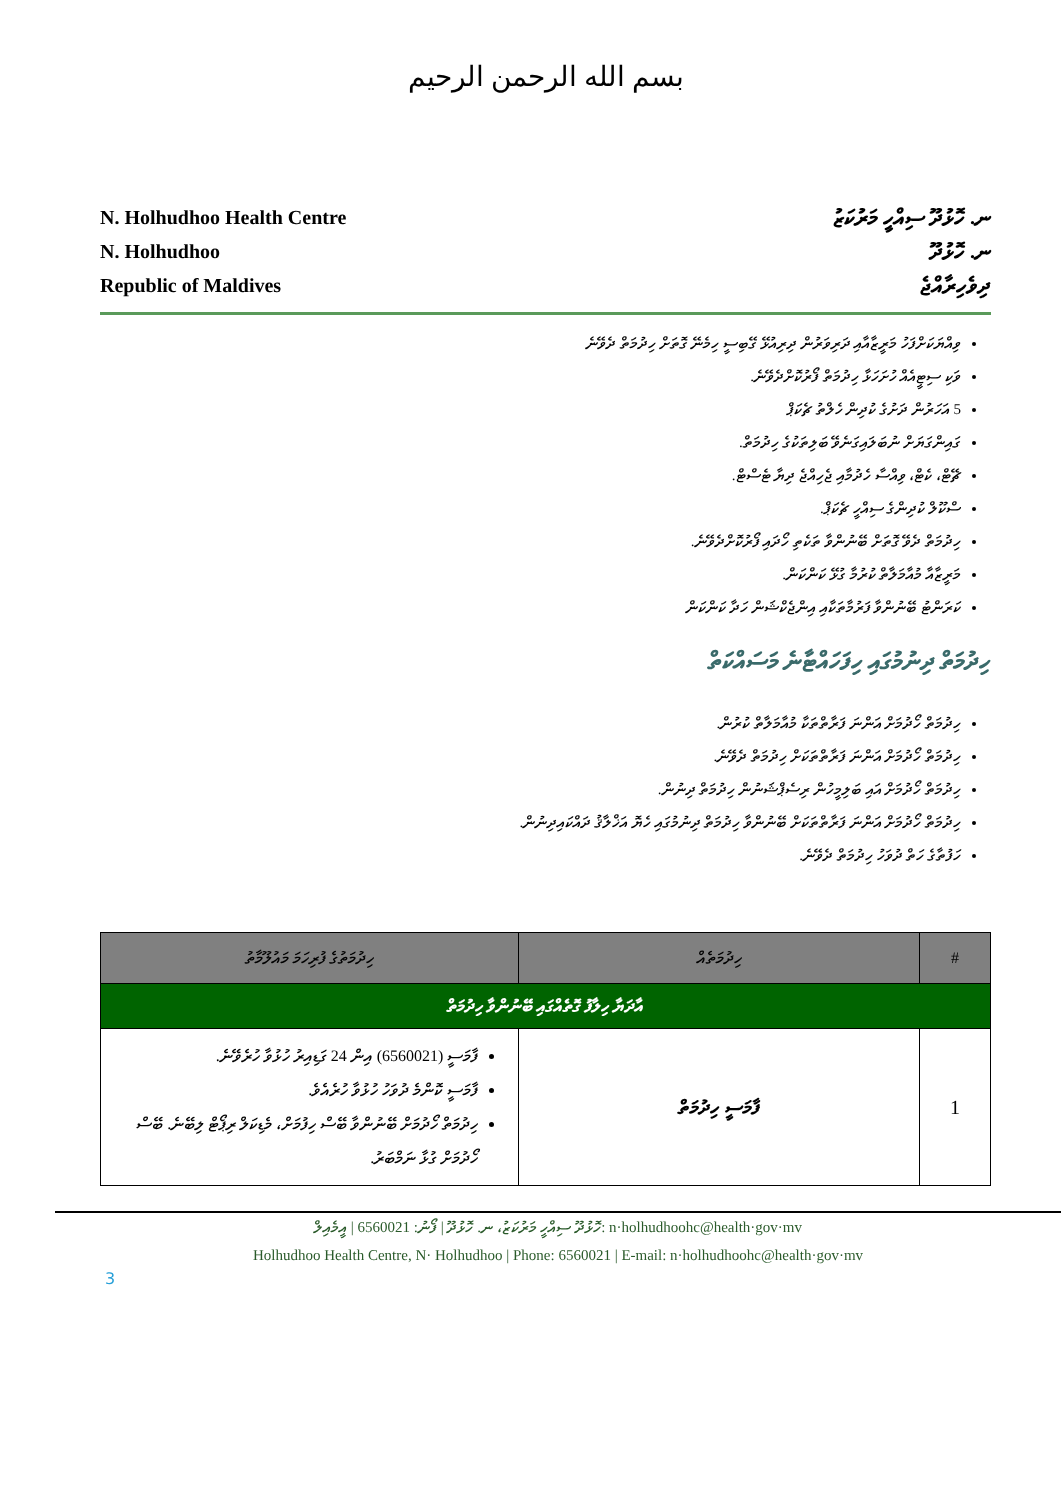بسم الله الرحمن الرحيم
N. Holhudhoo Health Centre
N. Holhudhoo
Republic of Maldives
ނ. ހޮޅުދޫ ސިއްހީ މަރުކަޒު
ނ. ހޮޅުދޫ
ދިވެހިރާއްޖެ
ވިއްޔަކަށްފަހު މަރީޒާއާއި ދަރިވަރުން ދިރިއުޅޭ ގޭބިސީ ހިމެނޭ ގޮތަށް ހިދުމަތް ދެވޭނެ
ވަކި ސިޓީއެއް ހުށަހަޅާ ހިދުމަތް ފޯރުކޮށްދެވޭނެ.
5 އަހަރުން ދަށުގެ ކުދިން ހެލްތު ޗެކަޕް
ގައިންގަޔަށް ނުބަލައިގަނެވޭ ބަލިތަކުގެ ހިދުމަތް.
ޗޭޓް، ކެޓް، ވިއްސާ ހެދުމާއި ޖެހިއްޖެ ދިޔާ ޓެސްޓް.
ސްކޫލް ކުދިންގެ ސިއްހީ ޗެކަޕް.
ހިދުމަތް ދެވޭ ގޮތަށް ބޭނުންވާ ތަކެތި ހޯދައި ފޯރުކޮށްދެވޭނެ.
މަރީޒާއާ މުއާމަލާތް ކުރުމާ ގުޅޭ ކަންކަން.
ކަރަންޓު ބޭނުންވާ ފަރުމާތަކާއި އިންޖެކްޝަން ހަދާ ކަންކަން
ހިދުމަތް ދިނުމުގައި ހިފަހައްޓާނެ މަސައްކަތް
ހިދުމަތް ހޯދުމަށް އަންނަ ފަރާތްތަކާ މުއާމަލާތް ކުރުން.
ހިދުމަތް ހޯދުމަށް އަންނަ ފަރާތްތަކަށް ހިދުމަތް ދެވޭނެ.
ހިދުމަތް ހޯދުމަށް އައި ބަލިމީހުން ރިސެޕްޝަނުން ހިދުމަތް ދިނުން.
ހިދުމަތް ހޯދުމަށް އަންނަ ފަރާތްތަކަށް ބޭނުންވާ ހިދުމަތް ދިނުމުގައި ހެޔޮ އަޚްލާޤު ދައްކައިދިނުން.
ހަފުތާގެ ހަތް ދުވަހު ހިދުމަތް ދެވޭނެ.
| # | ހިދުމަތެއް | ހިދުމަތުގެ ފުރިހަމަ މައުލޫމާތު |
| --- | --- | --- |
| އާދަޔާ ހިލާފު ގޮތެއްގައި ބޭނުންވާ ހިދުމަތް | | |
| 1 | ފާމަސީ ހިދުމަތް | ފާމަސީ (6560021) އިން 24 ގަޑިއިރު ހުޅުވާ ހުރެވޭނެ. ފާމަސީ ކޮންމެ ދުވަހު ހުޅުވާ ހުރެއެވެ. ހިދުމަތް ހޯދުމަށް ބޭނުންވާ ބޭސް ހިފުމަށް، މެޑިކަލް ރިޕޯޓް ލިބޭނެ. ބޭސް ހޯދުމަށް ގުޅާ ނަމްބަރު. |
ހޮޅުދޫ ސިއްހީ މަރުކަޒު، ނ. ހޮޅުދޫ | ފޯނު: 6560021 | އީމެއިލް: n·holhudhoohc@health·gov·mv
Holhudhoo Health Centre, N· Holhudhoo | Phone: 6560021 | E-mail: n·holhudhoohc@health·gov·mv
3